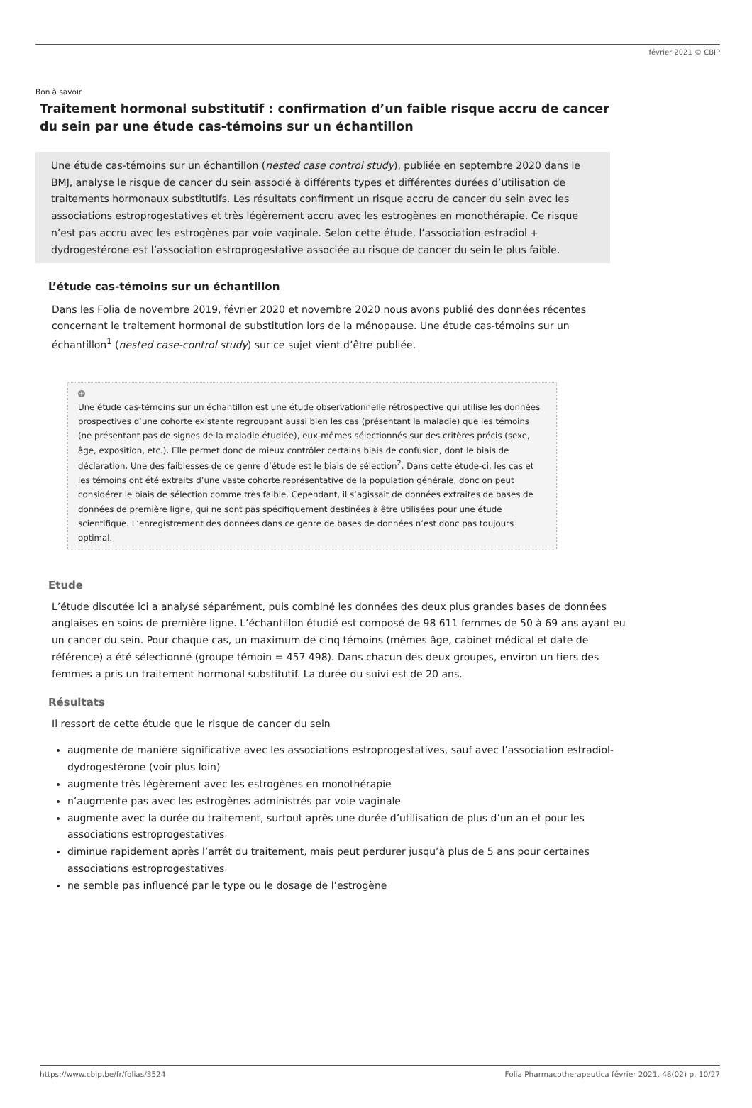février 2021 © CBIP
Bon à savoir
Traitement hormonal substitutif : confirmation d’un faible risque accru de cancer du sein par une étude cas-témoins sur un échantillon
Une étude cas-témoins sur un échantillon (nested case control study), publiée en septembre 2020 dans le BMJ, analyse le risque de cancer du sein associé à différents types et différentes durées d’utilisation de traitements hormonaux substitutifs. Les résultats confirment un risque accru de cancer du sein avec les associations estroprogestatives et très légèrement accru avec les estrogènes en monothérapie. Ce risque n’est pas accru avec les estrogènes par voie vaginale. Selon cette étude, l’association estradiol + dydrogestérone est l’association estroprogestative associée au risque de cancer du sein le plus faible.
L’étude cas-témoins sur un échantillon
Dans les Folia de novembre 2019, février 2020 et novembre 2020 nous avons publié des données récentes concernant le traitement hormonal de substitution lors de la ménopause. Une étude cas-témoins sur un échantillon<sup>1</sup> (nested case-control study) sur ce sujet vient d’être publiée.
+
Une étude cas-témoins sur un échantillon est une étude observationnelle rétrospective qui utilise les données prospectives d’une cohorte existante regroupant aussi bien les cas (présentant la maladie) que les témoins (ne présentant pas de signes de la maladie étudiée), eux-mêmes sélectionnés sur des critères précis (sexe, âge, exposition, etc.). Elle permet donc de mieux contrôler certains biais de confusion, dont le biais de déclaration. Une des faiblesses de ce genre d’étude est le biais de sélection<sup>2</sup>. Dans cette étude-ci, les cas et les témoins ont été extraits d’une vaste cohorte représentative de la population générale, donc on peut considérer le biais de sélection comme très faible. Cependant, il s’agissait de données extraites de bases de données de première ligne, qui ne sont pas spécifiquement destinées à être utilisées pour une étude scientifique. L’enregistrement des données dans ce genre de bases de données n’est donc pas toujours optimal.
Etude
L’étude discutée ici a analysé séparément, puis combiné les données des deux plus grandes bases de données anglaises en soins de première ligne. L’échantillon étudié est composé de 98 611 femmes de 50 à 69 ans ayant eu un cancer du sein. Pour chaque cas, un maximum de cinq témoins (mêmes âge, cabinet médical et date de référence) a été sélectionné (groupe témoin = 457 498). Dans chacun des deux groupes, environ un tiers des femmes a pris un traitement hormonal substitutif. La durée du suivi est de 20 ans.
Résultats
Il ressort de cette étude que le risque de cancer du sein
augmente de manière significative avec les associations estroprogestatives, sauf avec l’association estradiol-dydrogestérone (voir plus loin)
augmente très légèrement avec les estrogènes en monothérapie
n’augmente pas avec les estrogènes administrés par voie vaginale
augmente avec la durée du traitement, surtout après une durée d’utilisation de plus d’un an et pour les associations estroprogestatives
diminue rapidement après l’arrêt du traitement, mais peut perdurer jusqu’à plus de 5 ans pour certaines associations estroprogestatives
ne semble pas influencé par le type ou le dosage de l’estrogène
https://www.cbip.be/fr/folias/3524 Folia Pharmacotherapeutica février 2021. 48(02) p. 10/27